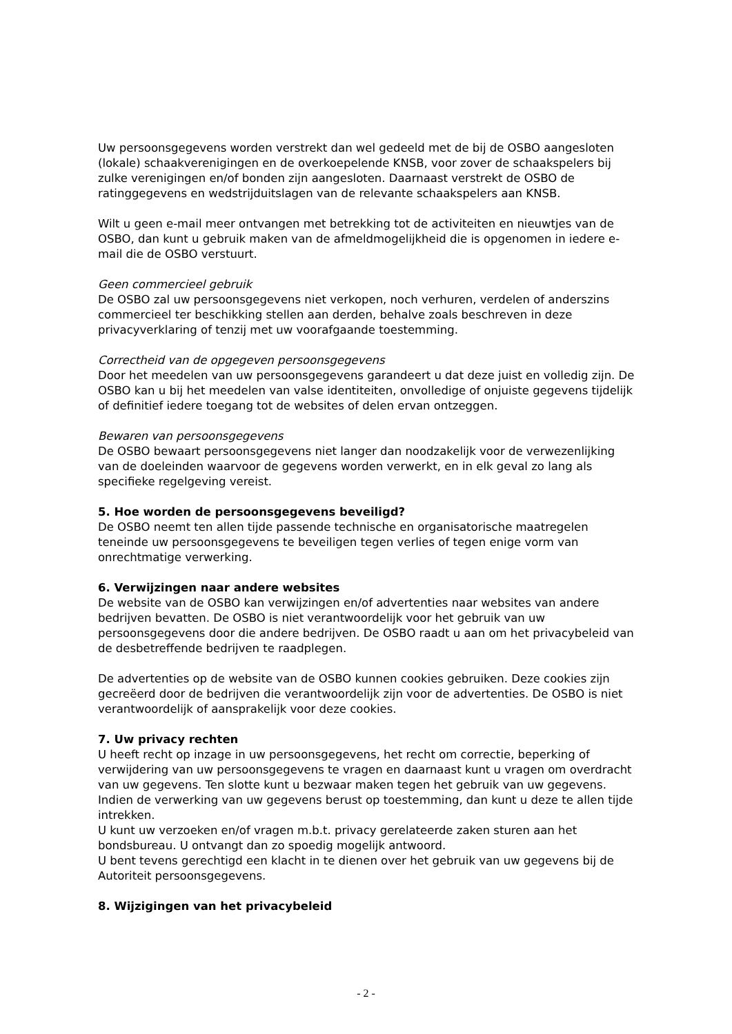Uw persoonsgegevens worden verstrekt dan wel gedeeld met de bij de OSBO aangesloten (lokale) schaakverenigingen en de overkoepelende KNSB, voor zover de schaakspelers bij zulke verenigingen en/of bonden zijn aangesloten. Daarnaast verstrekt de OSBO de ratinggegevens en wedstrijduitslagen van de relevante schaakspelers aan KNSB.
Wilt u geen e-mail meer ontvangen met betrekking tot de activiteiten en nieuwtjes van de OSBO, dan kunt u gebruik maken van de afmeldmogelijkheid die is opgenomen in iedere e-mail die de OSBO verstuurt.
Geen commercieel gebruik
De OSBO zal uw persoonsgegevens niet verkopen, noch verhuren, verdelen of anderszins commercieel ter beschikking stellen aan derden, behalve zoals beschreven in deze privacyverklaring of tenzij met uw voorafgaande toestemming.
Correctheid van de opgegeven persoonsgegevens
Door het meedelen van uw persoonsgegevens garandeert u dat deze juist en volledig zijn. De OSBO kan u bij het meedelen van valse identiteiten, onvolledige of onjuiste gegevens tijdelijk of definitief iedere toegang tot de websites of delen ervan ontzeggen.
Bewaren van persoonsgegevens
De OSBO bewaart persoonsgegevens niet langer dan noodzakelijk voor de verwezenlijking van de doeleinden waarvoor de gegevens worden verwerkt, en in elk geval zo lang als specifieke regelgeving vereist.
5. Hoe worden de persoonsgegevens beveiligd?
De OSBO neemt ten allen tijde passende technische en organisatorische maatregelen teneinde uw persoonsgegevens te beveiligen tegen verlies of tegen enige vorm van onrechtmatige verwerking.
6. Verwijzingen naar andere websites
De website van de OSBO kan verwijzingen en/of advertenties naar websites van andere bedrijven bevatten. De OSBO is niet verantwoordelijk voor het gebruik van uw persoonsgegevens door die andere bedrijven. De OSBO raadt u aan om het privacybeleid van de desbetreffende bedrijven te raadplegen.
De advertenties op de website van de OSBO kunnen cookies gebruiken. Deze cookies zijn gecreëerd door de bedrijven die verantwoordelijk zijn voor de advertenties. De OSBO is niet verantwoordelijk of aansprakelijk voor deze cookies.
7. Uw privacy rechten
U heeft recht op inzage in uw persoonsgegevens, het recht om correctie, beperking of verwijdering van uw persoonsgegevens te vragen en daarnaast kunt u vragen om overdracht van uw gegevens. Ten slotte kunt u bezwaar maken tegen het gebruik van uw gegevens.
Indien de verwerking van uw gegevens berust op toestemming, dan kunt u deze te allen tijde intrekken.
U kunt uw verzoeken en/of vragen m.b.t. privacy gerelateerde zaken sturen aan het bondsbureau. U ontvangt dan zo spoedig mogelijk antwoord.
U bent tevens gerechtigd een klacht in te dienen over het gebruik van uw gegevens bij de Autoriteit persoonsgegevens.
8. Wijzigingen van het privacybeleid
- 2 -